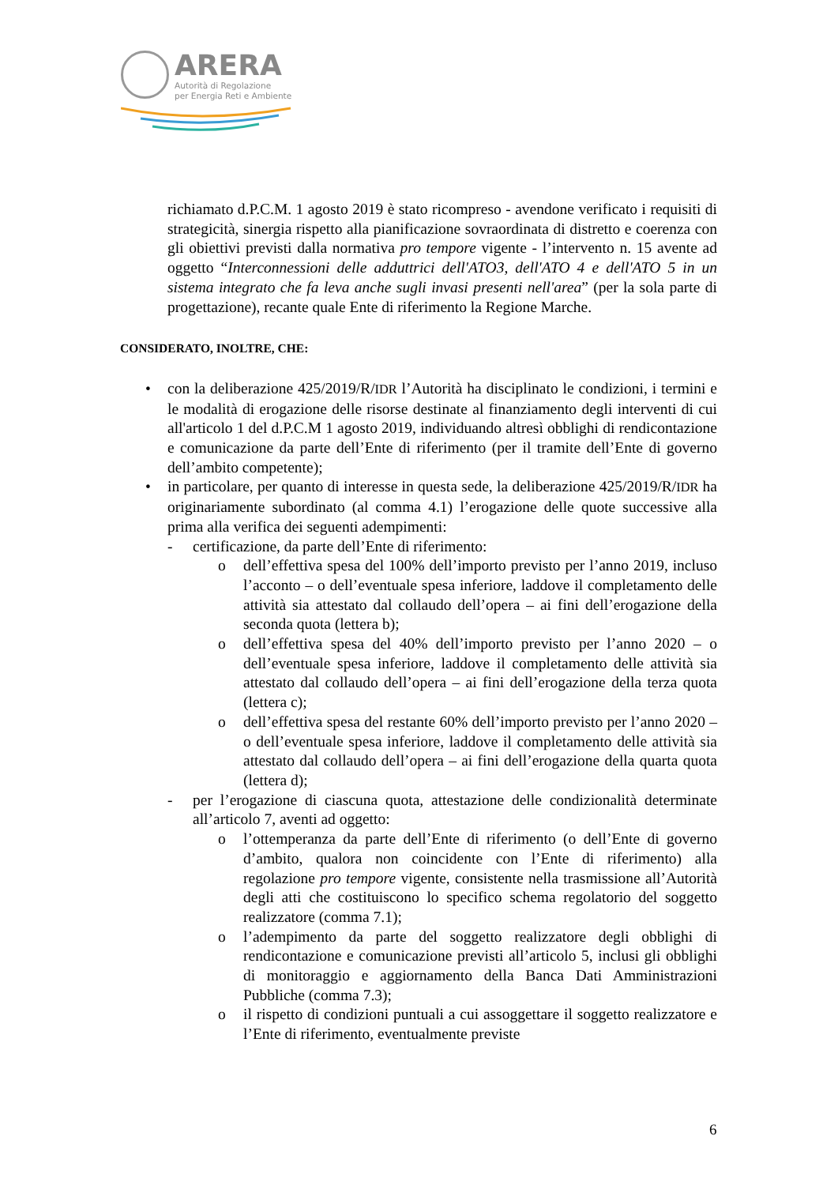ARERA
Autorità di Regolazione
per Energia Reti e Ambiente
richiamato d.P.C.M. 1 agosto 2019 è stato ricompreso - avendone verificato i requisiti di strategicità, sinergia rispetto alla pianificazione sovraordinata di distretto e coerenza con gli obiettivi previsti dalla normativa pro tempore vigente - l’intervento n. 15 avente ad oggetto “Interconnessioni delle adduttrici dell'ATO3, dell'ATO 4 e dell'ATO 5 in un sistema integrato che fa leva anche sugli invasi presenti nell'area” (per la sola parte di progettazione), recante quale Ente di riferimento la Regione Marche.
CONSIDERATO, INOLTRE, CHE:
• con la deliberazione 425/2019/R/IDR l’Autorità ha disciplinato le condizioni, i termini e le modalità di erogazione delle risorse destinate al finanziamento degli interventi di cui all'articolo 1 del d.P.C.M 1 agosto 2019, individuando altresì obblighi di rendicontazione e comunicazione da parte dell’Ente di riferimento (per il tramite dell’Ente di governo dell’ambito competente);
• in particolare, per quanto di interesse in questa sede, la deliberazione 425/2019/R/IDR ha originariamente subordinato (al comma 4.1) l’erogazione delle quote successive alla prima alla verifica dei seguenti adempimenti:
- certificazione, da parte dell’Ente di riferimento:
o dell’effettiva spesa del 100% dell’importo previsto per l’anno 2019, incluso l’acconto – o dell’eventuale spesa inferiore, laddove il completamento delle attività sia attestato dal collaudo dell’opera – ai fini dell’erogazione della seconda quota (lettera b);
o dell’effettiva spesa del 40% dell’importo previsto per l’anno 2020 – o dell’eventuale spesa inferiore, laddove il completamento delle attività sia attestato dal collaudo dell’opera – ai fini dell’erogazione della terza quota (lettera c);
o dell’effettiva spesa del restante 60% dell’importo previsto per l’anno 2020 – o dell’eventuale spesa inferiore, laddove il completamento delle attività sia attestato dal collaudo dell’opera – ai fini dell’erogazione della quarta quota (lettera d);
- per l’erogazione di ciascuna quota, attestazione delle condizionalità determinate all’articolo 7, aventi ad oggetto:
o l’ottemperanza da parte dell’Ente di riferimento (o dell’Ente di governo d’ambito, qualora non coincidente con l’Ente di riferimento) alla regolazione pro tempore vigente, consistente nella trasmissione all’Autorità degli atti che costituiscono lo specifico schema regolatorio del soggetto realizzatore (comma 7.1);
o l’adempimento da parte del soggetto realizzatore degli obblighi di rendicontazione e comunicazione previsti all’articolo 5, inclusi gli obblighi di monitoraggio e aggiornamento della Banca Dati Amministrazioni Pubbliche (comma 7.3);
o il rispetto di condizioni puntuali a cui assoggettare il soggetto realizzatore e l’Ente di riferimento, eventualmente previste
6